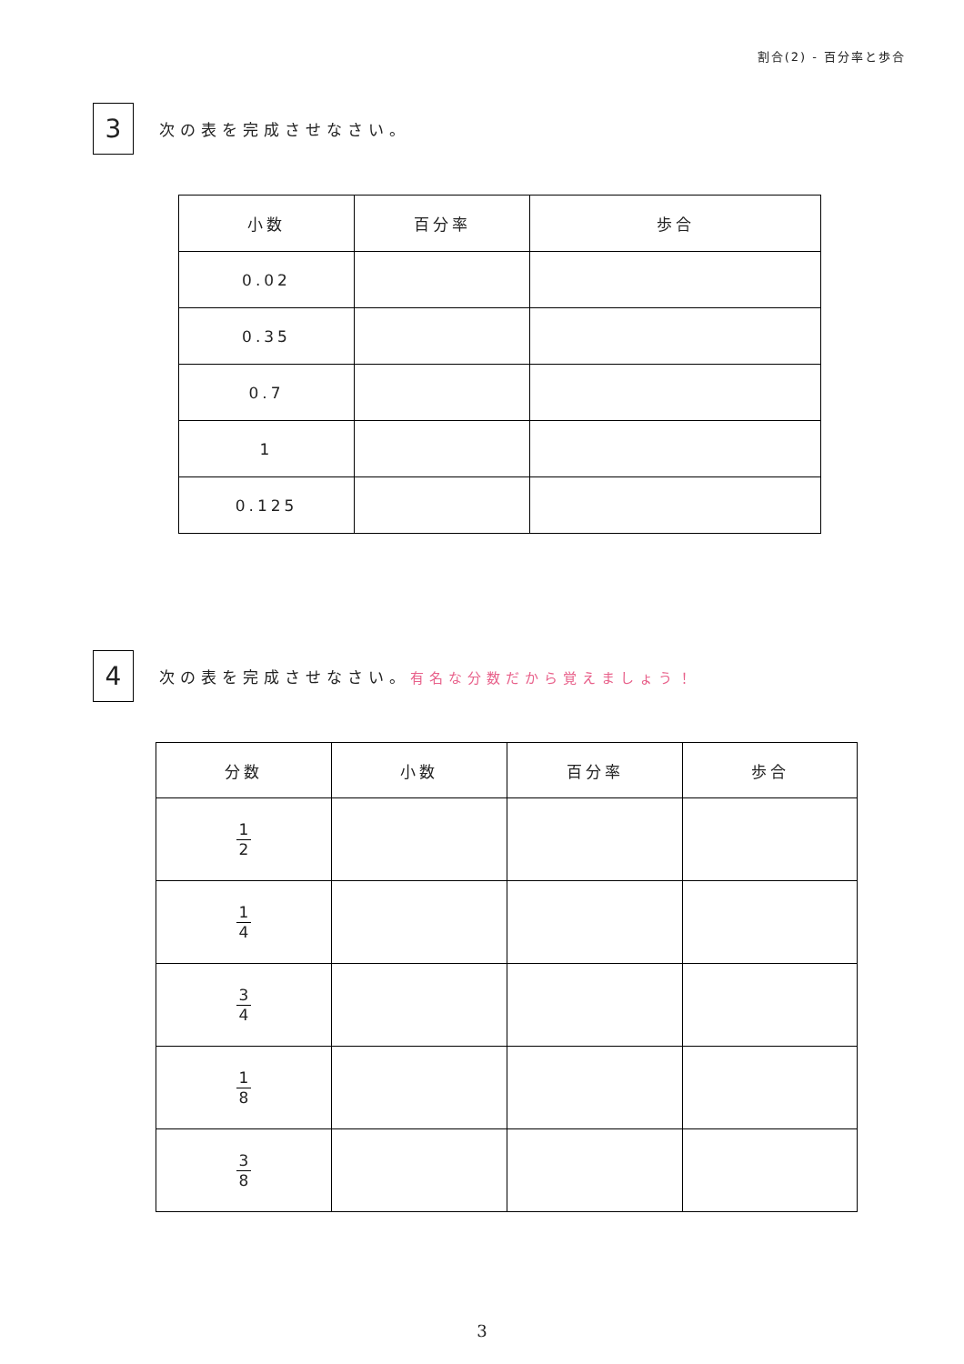割合(2) - 百分率と歩合
3
次の表を完成させなさい。
| 小数 | 百分率 | 歩合 |
| --- | --- | --- |
| 0.02 | | |
| 0.35 | | |
| 0.7 | | |
| 1 | | |
| 0.125 | | |
4
次の表を完成させなさい。有名な分数だから覚えましょう！
| 分数 | 小数 | 百分率 | 歩合 |
| --- | --- | --- | --- |
| 1 2 | | | |
| 1 4 | | | |
| 3 4 | | | |
| 1 8 | | | |
| 3 8 | | | |
3